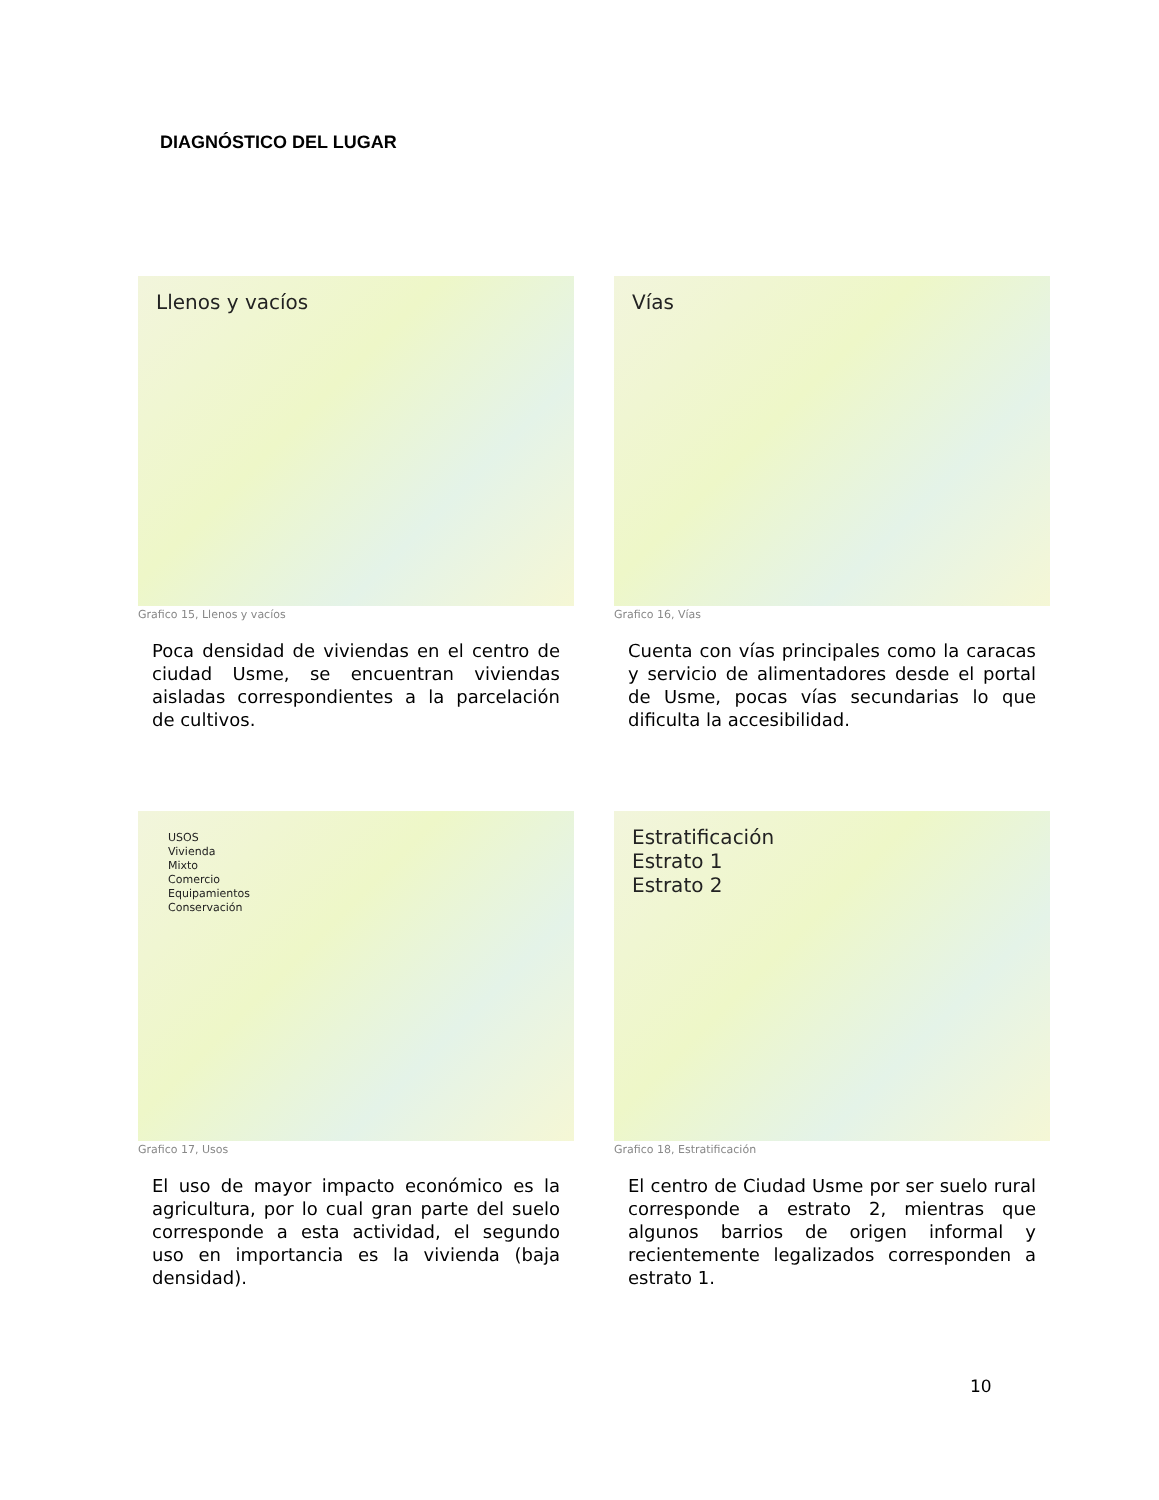DIAGNÓSTICO DEL LUGAR
Llenos y vacíos
Grafico 15, Llenos y vacíos
Poca densidad de viviendas en el centro de ciudad Usme, se encuentran viviendas aisladas correspondientes a la parcelación de cultivos.
Vías
Grafico 16, Vías
Cuenta con vías principales como la caracas y servicio de alimentadores desde el portal de Usme, pocas vías secundarias lo que dificulta la accesibilidad.
USOS
Vivienda
Mixto
Comercio
Equipamientos
Conservación
Grafico 17, Usos
El uso de mayor impacto económico es la agricultura, por lo cual gran parte del suelo corresponde a esta actividad, el segundo uso en importancia es la vivienda (baja densidad).
Estratificación
Estrato 1
Estrato 2
Grafico 18, Estratificación
El centro de Ciudad Usme por ser suelo rural corresponde a estrato 2, mientras que algunos barrios de origen informal y recientemente legalizados corresponden a estrato 1.
10